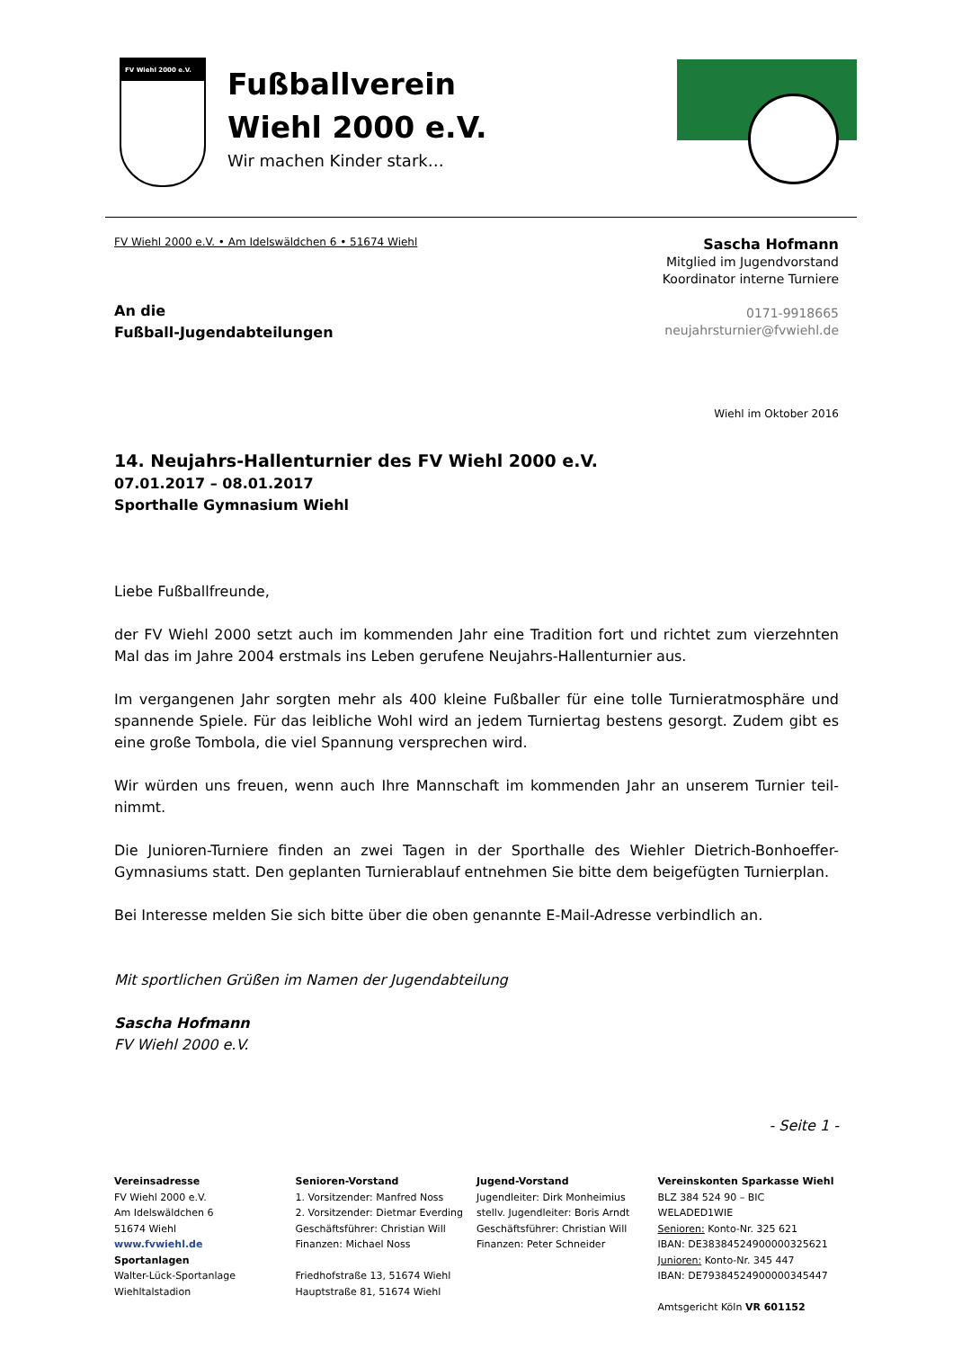FV Wiehl 2000 e.V.
Fußballverein
Wiehl 2000 e.V.
Wir machen Kinder stark…
FV Wiehl 2000 e.V. • Am Idelswäldchen 6 • 51674 Wiehl
An die
Fußball-Jugendabteilungen
Sascha Hofmann
Mitglied im Jugendvorstand
Koordinator interne Turniere
0171-9918665
neujahrsturnier@fvwiehl.de
Wiehl im Oktober 2016
14. Neujahrs-Hallenturnier des FV Wiehl 2000 e.V.
07.01.2017 – 08.01.2017
Sporthalle Gymnasium Wiehl
Liebe Fußballfreunde,
der FV Wiehl 2000 setzt auch im kommenden Jahr eine Tradition fort und richtet zum vierzehnten Mal das im Jahre 2004 erstmals ins Leben gerufene Neujahrs-Hallenturnier aus.
Im vergangenen Jahr sorgten mehr als 400 kleine Fußballer für eine tolle Turnieratmosphäre und spannende Spiele. Für das leibliche Wohl wird an jedem Turniertag bestens gesorgt. Zudem gibt es eine große Tombola, die viel Spannung versprechen wird.
Wir würden uns freuen, wenn auch Ihre Mannschaft im kommenden Jahr an unserem Turnier teil-nimmt.
Die Junioren-Turniere finden an zwei Tagen in der Sporthalle des Wiehler Dietrich-Bonhoeffer-Gymnasiums statt. Den geplanten Turnierablauf entnehmen Sie bitte dem beigefügten Turnierplan.
Bei Interesse melden Sie sich bitte über die oben genannte E-Mail-Adresse verbindlich an.
Mit sportlichen Grüßen im Namen der Jugendabteilung
Sascha Hofmann
FV Wiehl 2000 e.V.
- Seite 1 -
Vereinsadresse
FV Wiehl 2000 e.V.
Am Idelswäldchen 6
51674 Wiehl
www.fvwiehl.de
Sportanlagen
Walter-Lück-Sportanlage
Wiehltalstadion
Senioren-Vorstand
1. Vorsitzender: Manfred Noss
2. Vorsitzender: Dietmar Everding
Geschäftsführer: Christian Will
Finanzen: Michael Noss
Friedhofstraße 13, 51674 Wiehl
Hauptstraße 81, 51674 Wiehl
Jugend-Vorstand
Jugendleiter: Dirk Monheimius
stellv. Jugendleiter: Boris Arndt
Geschäftsführer: Christian Will
Finanzen: Peter Schneider
Vereinskonten Sparkasse Wiehl
BLZ 384 524 90 – BIC WELADED1WIE
Senioren: Konto-Nr. 325 621
IBAN: DE38384524900000325621
Junioren: Konto-Nr. 345 447
IBAN: DE79384524900000345447
Amtsgericht Köln VR 601152